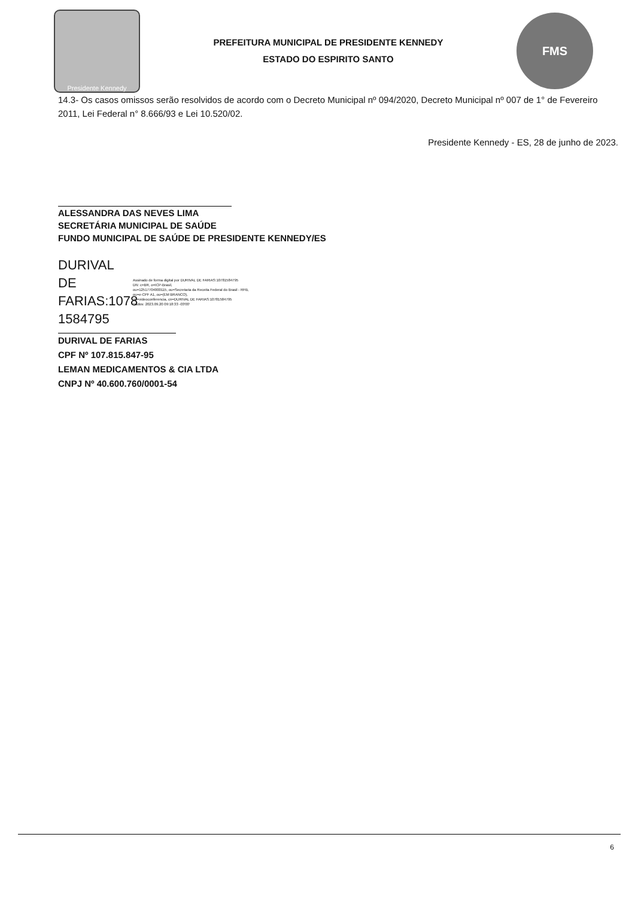Presidente Kennedy
PREFEITURA MUNICIPAL DE PRESIDENTE KENNEDY
ESTADO DO ESPIRITO SANTO
FMS
14.3- Os casos omissos serão resolvidos de acordo com o Decreto Municipal nº 094/2020, Decreto Municipal nº 007 de 1° de Fevereiro 2011, Lei Federal n° 8.666/93 e Lei 10.520/02.
Presidente Kennedy - ES, 28 de junho de 2023.
ALESSANDRA DAS NEVES LIMA
SECRETÁRIA MUNICIPAL DE SAÚDE
FUNDO MUNICIPAL DE SAÚDE DE PRESIDENTE KENNEDY/ES
DURIVAL DE FARIAS:1078 1584795
Assinado de forma digital por DURIVAL DE FARIAS:10781584795
DN: c=BR, o=ICP-Brasil,
ou=12517704000115, ou=Secretaria da Receita Federal do Brasil - RFB,
ou=e-CPF A1, ou=(EM BRANCO),
ou=videoconferencia, cn=DURIVAL DE FARIAS:10781584795
Dados: 2023.09.20 09:18:33 -03'00'
DURIVAL DE FARIAS
CPF Nº 107.815.847-95
LEMAN MEDICAMENTOS & CIA LTDA
CNPJ Nº 40.600.760/0001-54
6